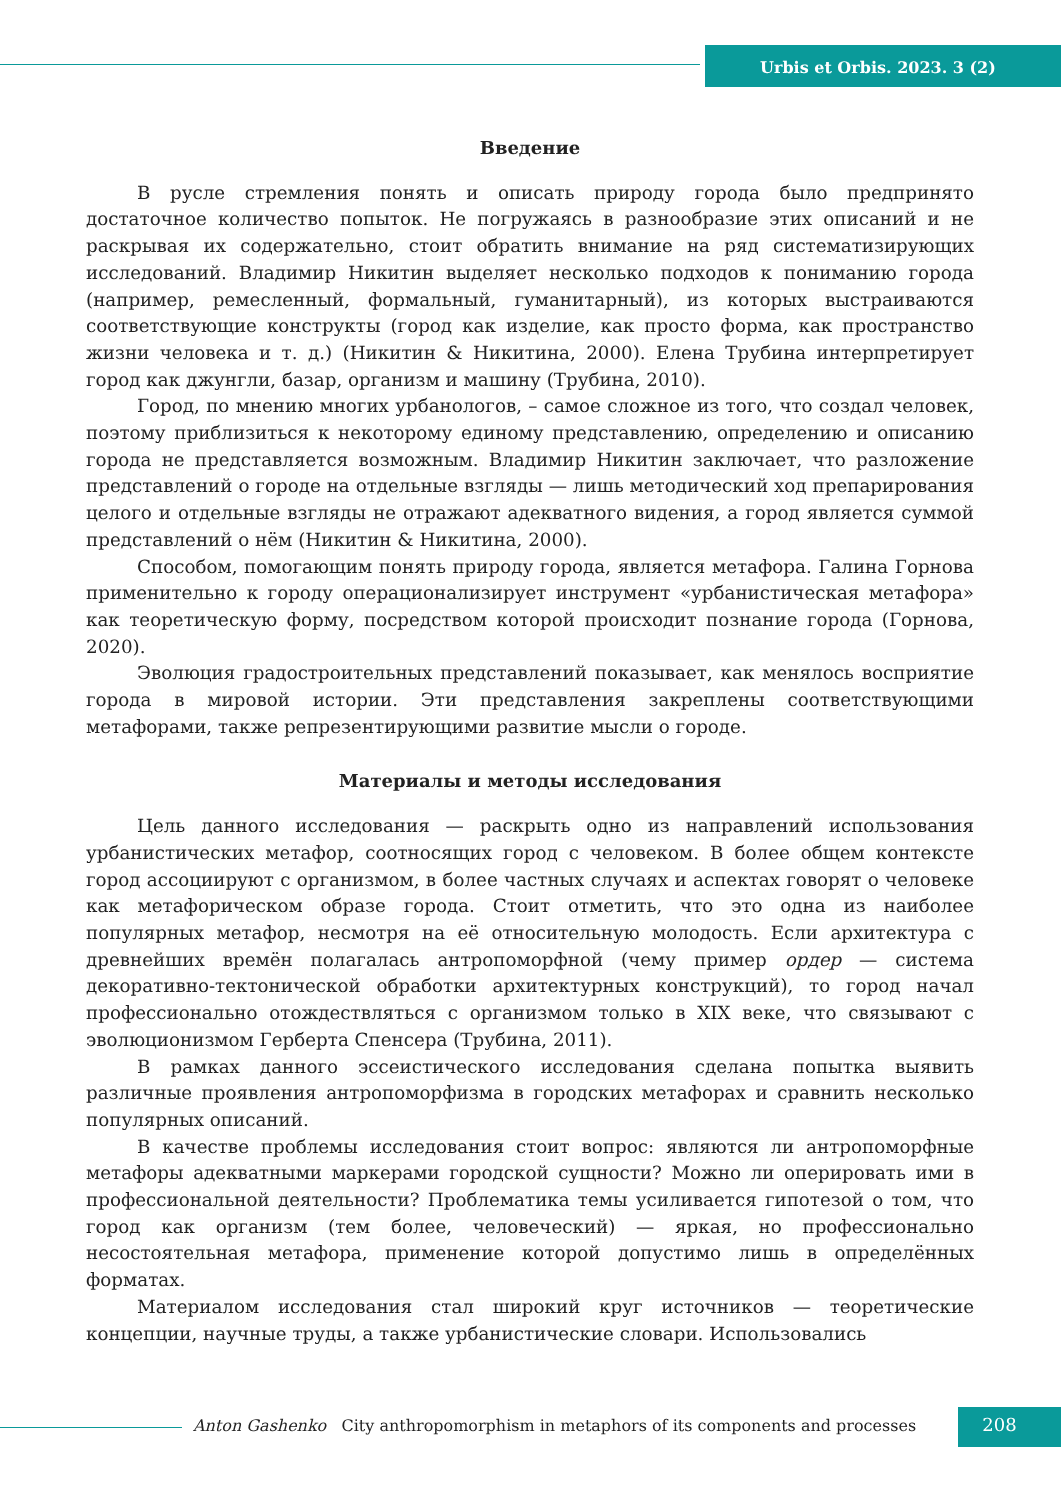Urbis et Orbis. 2023. 3 (2)
Введение
В русле стремления понять и описать природу города было предпринято достаточное количество попыток. Не погружаясь в разнообразие этих описаний и не раскрывая их содержательно, стоит обратить внимание на ряд систематизирующих исследований. Владимир Никитин выделяет несколько подходов к пониманию города (например, ремесленный, формальный, гуманитарный), из которых выстраиваются соответствующие конструкты (город как изделие, как просто форма, как пространство жизни человека и т. д.) (Никитин & Никитина, 2000). Елена Трубина интерпретирует город как джунгли, базар, организм и машину (Трубина, 2010).
Город, по мнению многих урбанологов, – самое сложное из того, что создал человек, поэтому приблизиться к некоторому единому представлению, определению и описанию города не представляется возможным. Владимир Никитин заключает, что разложение представлений о городе на отдельные взгляды — лишь методический ход препарирования целого и отдельные взгляды не отражают адекватного видения, а город является суммой представлений о нём (Никитин & Никитина, 2000).
Способом, помогающим понять природу города, является метафора. Галина Горнова применительно к городу операционализирует инструмент «урбанистическая метафора» как теоретическую форму, посредством которой происходит познание города (Горнова, 2020).
Эволюция градостроительных представлений показывает, как менялось восприятие города в мировой истории. Эти представления закреплены соответствующими метафорами, также репрезентирующими развитие мысли о городе.
Материалы и методы исследования
Цель данного исследования — раскрыть одно из направлений использования урбанистических метафор, соотносящих город с человеком. В более общем контексте город ассоциируют с организмом, в более частных случаях и аспектах говорят о человеке как метафорическом образе города. Стоит отметить, что это одна из наиболее популярных метафор, несмотря на её относительную молодость. Если архитектура с древнейших времён полагалась антропоморфной (чему пример ордер — система декоративно-тектонической обработки архитектурных конструкций), то город начал профессионально отождествляться с организмом только в XIX веке, что связывают с эволюционизмом Герберта Спенсера (Трубина, 2011).
В рамках данного эссеистического исследования сделана попытка выявить различные проявления антропоморфизма в городских метафорах и сравнить несколько популярных описаний.
В качестве проблемы исследования стоит вопрос: являются ли антропоморфные метафоры адекватными маркерами городской сущности? Можно ли оперировать ими в профессиональной деятельности? Проблематика темы усиливается гипотезой о том, что город как организм (тем более, человеческий) — яркая, но профессионально несостоятельная метафора, применение которой допустимо лишь в определённых форматах.
Материалом исследования стал широкий круг источников — теоретические концепции, научные труды, а также урбанистические словари. Использовались
Anton Gashenko City anthropomorphism in metaphors of its components and processes
208